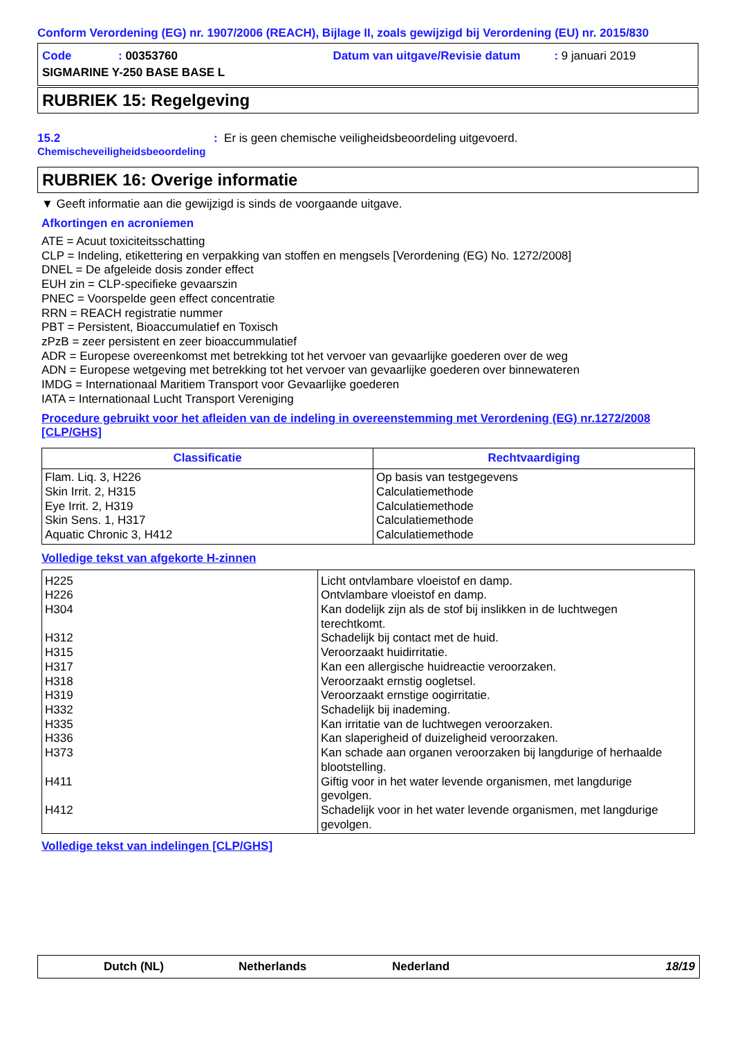Conform Verordening (EG) nr. 1907/2006 (REACH), Bijlage II, zoals gewijzigd bij Verordening (EU) nr. 2015/830
Code: 00353760 Datum van uitgave/Revisie datum: 9 januari 2019
SIGMARINE Y-250 BASE BASE L
RUBRIEK 15: Regelgeving
15.2
Chemischeveiligheidsbeoordeling
: Er is geen chemische veiligheidsbeoordeling uitgevoerd.
RUBRIEK 16: Overige informatie
▼ Geeft informatie aan die gewijzigd is sinds de voorgaande uitgave.
Afkortingen en acroniemen
ATE = Acuut toxiciteitsschatting
CLP = Indeling, etikettering en verpakking van stoffen en mengsels [Verordening (EG) No. 1272/2008]
DNEL = De afgeleide dosis zonder effect
EUH zin = CLP-specifieke gevaarszin
PNEC = Voorspelde geen effect concentratie
RRN = REACH registratie nummer
PBT = Persistent, Bioaccumulatief en Toxisch
zPzB = zeer persistent en zeer bioaccummulatief
ADR = Europese overeenkomst met betrekking tot het vervoer van gevaarlijke goederen over de weg
ADN = Europese wetgeving met betrekking tot het vervoer van gevaarlijke goederen over binnewateren
IMDG = Internationaal Maritiem Transport voor Gevaarlijke goederen
IATA = Internationaal Lucht Transport Vereniging
Procedure gebruikt voor het afleiden van de indeling in overeenstemming met Verordening (EG) nr.1272/2008 [CLP/GHS]
| Classificatie | Rechtvaardiging |
| --- | --- |
| Flam. Liq. 3, H226 Skin Irrit. 2, H315 Eye Irrit. 2, H319 Skin Sens. 1, H317 Aquatic Chronic 3, H412 | Op basis van testgegevens Calculatiemethode Calculatiemethode Calculatiemethode Calculatiemethode |
Volledige tekst van afgekorte H-zinnen
| H225 H226 H304 H312 H315 H317 H318 H319 H332 H335 H336 H373 H411 H412 | Licht ontvlambare vloeistof en damp. Ontvlambare vloeistof en damp. Kan dodelijk zijn als de stof bij inslikken in de luchtwegen terechtkomt. Schadelijk bij contact met de huid. Veroorzaakt huidirritatie. Kan een allergische huidreactie veroorzaken. Veroorzaakt ernstig oogletsel. Veroorzaakt ernstige oogirritatie. Schadelijk bij inademing. Kan irritatie van de luchtwegen veroorzaken. Kan slaperigheid of duizeligheid veroorzaken. Kan schade aan organen veroorzaken bij langdurige of herhaalde blootstelling. Giftig voor in het water levende organismen, met langdurige gevolgen. Schadelijk voor in het water levende organismen, met langdurige gevolgen. |
Volledige tekst van indelingen [CLP/GHS]
Dutch (NL) Netherlands Nederland 18/19